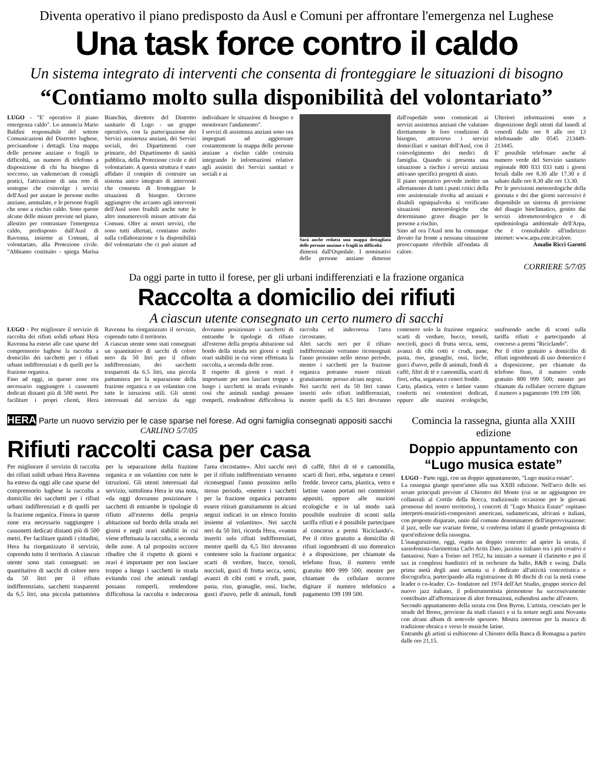Diventa operativo il piano predisposto da Ausl e Comuni per affrontare l'emergenza nel Lughese
Una task force contro il caldo
Un sistema integrato di interventi che consenta di fronteggiare le situazioni di bisogno
“Contiamo molto sulla disponibilità del volontariato”
LUGO - "E' operativo il piano emergenza caldo". Lo annuncia Mario Baldini responsabile del settore Comunicazioni del Distretto lughese, precisandone i dettagli. Una mappa delle persone anziane o fragili in difficoltà, un numero di telefono a disposizione di chi ha bisogno di soccorso, un vademecum di consigli pratici, l'attivazione di una rete di sostegno che coinvolge i servizi dell'Ausl per aiutare le persone molto anziane, ammalate, e le persone fragili che sono a rischio caldo. Sono queste alcune delle misure previste nel piano, allestito per contrastare l'emergenza caldo, predisposto dall'Ausl di Ravenna, insieme ai Comuni, al volontariato, alla Protezione civile. "Abbiamo costituito - spiega Marisa Bianchin, direttore del Distretto sanitario di Lugo - un gruppo operativo, con la partecipazione dei Servizi assistenza anziani, dei Servizi sociali, dei Dipartimenti cure primarie, del Dipartimento di sanità pubblica, della Protezione civile e del volontariato. A questa struttura è stato affidato il compito di costruire un sistema unico integrato di interventi che consenta di fronteggiare le situazioni di bisogno. Occorre aggiungere che accanto agli interventi dell'Ausl sono fruibili anche tutte le altre innumerevoli misure attivate dai Comuni. Oltre ai nostri servizi, che sono tutti allertati, contiamo molto sulla collaborazione e la disponibilità del volontariato che ci può aiutare ad individuare le situazioni di bisogno e monitorare l'andamento".
I servizi di assistenza anziani sono ora impegnati ad aggiornare costantemente la mappa delle persone anziane a rischio caldo costruita integrando le informazioni relative agli assistiti dei Servizi sanitari e sociali e ai
Sarà anche redatta una mappa dettagliata delle persone anziane e fragili in difficoltà
dimessi dall'Ospedale. I nominativi delle persone anziane dimesse dall'ospedale sono comunicati ai servizi assistenza anziani che valutano direttamente le loro condizioni di bisogno, attraverso i servizi domiciliari e sanitari dell'Ausl, con il coinvolgimento dei medici di famiglia. Quando si presenta una situazione a rischio i servizi anziani attivano specifici progetti di aiuto.
Il piano operativo prevede inoltre un allertamento di tutti i punti critici della rete assistenziale rivolta ad anziani e disabili ogniqualvolta si verificano situazioni meteorologiche che determinano grave disagio per le persone a rischio.
Sino ad ora l'Ausl non ha comunque dovuto far fronte a nessuna situazione preoccupante riferibile all'ondata di calore.
Ulteriori informazioni sono a disposizione degli utenti dal lunedì al venerdì dalle ore 8 alle ore 13 telefonando allo 0545 213449-213445.
E' possibile telefonare anche al numero verde del Servizio sanitario regionale 800 033 033 tutti i giorni feriali dalle ore 8.30 alle 17.30 e il sabato dalle ore 8.30 alle ore 13.30.
Per le previsioni meteorologiche della giornata e dei due giorni successivi è disponibile un sistema di previsione del disagio bioclimatico, gestito dai servizi idrometeorologico e di epidemiologia ambientale dell'Arpa, che è consultabile all'indirizzo internet: www.arpa.emr.it/calore.
Amalio Ricci Garotti
CORRIERE 5/7/05
Da oggi parte in tutto il forese, per gli urbani indifferenziati e la frazione organica
Raccolta a domicilio dei rifiuti
A ciascun utente consegnato un certo numero di sacchi
LUGO - Per migliorare il servizio di raccolta dei rifiuti solidi urbani Hera Ravenna ha esteso alle case sparse del comprensorio lughese la raccolta a domicilio dei sacchetti per i rifiuti urbani indifferenziati e di quelli per la frazione organica.
Fino ad oggi, in queste zone era necessario raggiungere i cassonetti dedicati distanti più di 500 metri. Per facilitare i propri clienti, Hera Ravenna ha riorganizzato il servizio, coprendo tutto il territorio.
A ciascun utente sono stati consegnati un quantitativo di sacchi di colore nero da 50 litri per il rifiuto indifferenziato, dei sacchetti trasparenti da 6.5 litri, una piccola pattumiera per la separazione della frazione organica e un volantino con tutte le istruzioni utili. Gli utenti interessati dal servizio da oggi dovranno posizionare i sacchetti di entrambe le tipologie di rifiuto all'esterno della propria abitazione sul bordo della strada nei giorni e negli orari stabiliti in cui viene effettuata la raccolta, a seconda delle zone.
Il rispetto di giorni e orari è importante per non lasciare troppo a lungo i sacchetti in strada evitando così che animali randagi possano romperli, rendendone difficoltosa la raccolta ed indecorosa l'area circostante.
Altri sacchi neri per il rifiuto indifferenziato verranno riconsegnati l'anno prossimo nello stesso periodo, mentre i sacchetti per la frazione organica potranno essere ritirati gratuitamente presso alcuni negozi.
Nei sacchi neri da 50 litri vanno inseriti solo rifiuti indifferenziati, mentre quelli da 6.5 litri dovranno contenere solo la frazione organica: scarti di verdure, bucce, torsoli, noccioli, gusci di frutta secca, semi, avanzi di cibi cotti e crudi, pane, pasta, riso, granaglie, ossi, lische, gusci d'uovo, pelle di animali, fondi di caffè, filtri di tè e camomilla, scarti di fiori, erba, segatura e ceneri fredde.
Carta, plastica, vetro e lattine vanno conferiti nei contenitori dedicati, oppure alle stazioni ecologiche, usufruendo anche di sconti sulla tariffa rifiuti e partecipando al concorso a premi "Riciclando".
Per il ritiro gratuito a domicilio di rifiuti ingombranti di uso domestico è a disposizione, per chiamate da telefono fisso, il numero verde gratuito 800 999 500; mentre per chiamate da cellulare occorre digitare il numero a pagamento 199 199 500.
HERA Parte un nuovo servizio per le case sparse nel forese. Ad ogni famiglia consegnati appositi sacchi
CARLINO 5/7/05
Rifiuti raccolti casa per casa
Per migliorare il servizio di raccolta dei rifiuti solidi urbani Hera Ravenna ha esteso da oggi alle case sparse del comprensorio lughese la raccolta a domicilio dei sacchetti per i rifiuti urbani indifferenziati e di quelli per la frazione organica. Finora in queste zone era necessario raggiungere i cassonetti dedicati distanti più di 500 metri. Per facilitare quindi i cittadini, Hera ha riorganizzato il servizio, coprendo tutto il territorio. A ciascun utente sono stati consegnati: un quantitativo di sacchi di colore nero da 50 litri per il rifiuto indifferenziato, sacchetti trasparenti da 6,5 litri, una piccola pattumiera per la separazione della frazione organica e un volantino con tutte le istruzioni. Gli utenti interessati dal servizio, sottolinea Hera in una nota, «da oggi dovranno posizionare i sacchetti di entrambe le tipologie di rifiuto all'esterno della propria abitazione sul bordo della strada nei giorni e negli orari stabiliti in cui viene effettuata la raccolta, a seconda delle zone. A tal proposito occorre ribadire che il rispetto di giorni e orari è importante per non lasciare troppo a lungo i sacchetti in strada evitando così che animali randagi possano romperli, rendendone difficoltosa la raccolta e indecorosa l'area circostante». Altri sacchi neri per il rifiuto indifferenziato verranno riconsegnati l'anno prossimo nello stesso periodo, «mentre i sacchetti per la frazione organica potranno essere ritirati gratuitamente in alcuni negozi indicati in un elenco fornito insieme al volantino». Nei sacchi neri da 50 litri, ricorda Hera, «vanno inseriti solo rifiuti indifferenziati, mentre quelli da 6,5 litri dovranno contenere solo la frazione organica: scarti di verdure, bucce, torsoli, noccioli, gusci di frutta secca, semi, avanzi di cibi cotti e crudi, pane, pasta, riso, granaglie, ossi, lische, gusci d'uovo, pelle di animali, fondi di caffè, filtri di tè e camomilla, scarti di fiori, erba, segatura e ceneri fredde. Invece carta, plastica, vetro e lattine vanno portati nei contenitori appositi, oppure alle stazioni ecologiche e in tal modo sarà possibile usufruire di sconti sulla tariffa rifiuti e è possibile partecipare al concorso a premi 'Riciclando'». Per il ritiro gratuito a domicilio di rifiuti ingombranti di uso domestico è a disposizione, per chiamate da telefono fisso, il numero verde gratuito 800 999 500; mentre per chiamate da cellulare occorre digitare il numero telefonico a pagamento 199 199 500.
Comincia la rassegna, giunta alla XXIII edizione
Doppio appuntamento con “Lugo musica estate”
LUGO - Parte oggi, con un doppio appuntamento, "Lugo musica estate".
La rassegna giunge quest'anno alla sua XXIII edizione. Nell'arco delle sei serate principali previste al Chiostro del Monte (cui se ne aggiungono tre collaterali al Cortile della Rocca, tradizionale occasione per le giovani promesse del nostro territorio), i concerti di "Lugo Musica Estate" ospitano interpreti-musicisti-compositori americani, sudamericani, africani e italiani, con proposte disparate, unite dal comune denominatore dell'improvvisazione: il jazz, nelle sue svariate forme, si conferma infatti il grande protagonista di quest'edizione della rassegna.
L'inaugurazione, oggi, ospita un doppio concerto: ad aprire la serata, il sassofonista-clarinettista Carlo Actis Dato, jazzista italiano tra i più creativi e fantasiosi. Nato a Torino nel 1952, ha iniziato a suonare il clarinetto e poi il sax in complessi bandistici ed in orchestre da ballo, R&B e swing. Dalla prima metà degli anni settanta si è dedicato all'attività concertistica e discografica, partecipando alla registrazione di 80 dischi di cui la metà come leader o co-leader. Co- fondatore nel 1974 dell'Art Studio, gruppo storico del nuovo jazz italiano, il polistrumentista piemontese ha successivamente contribuito all'affermazione di altre formazioni, esibendosi anche all'estero.
Secondo appuntamento della serata con Don Byron. L'artista, cresciuto per le strade del Bronx, proviene da studi classici e si fa notare negli anni Novanta con alcuni album di notevole spessore. Mostra interesse per la musica di tradizione ebraica e verso le musiche latine.
Entrambi gli artisti si esibiscono al Chiostro della Banca di Romagna a partire dalle ore 21,15.